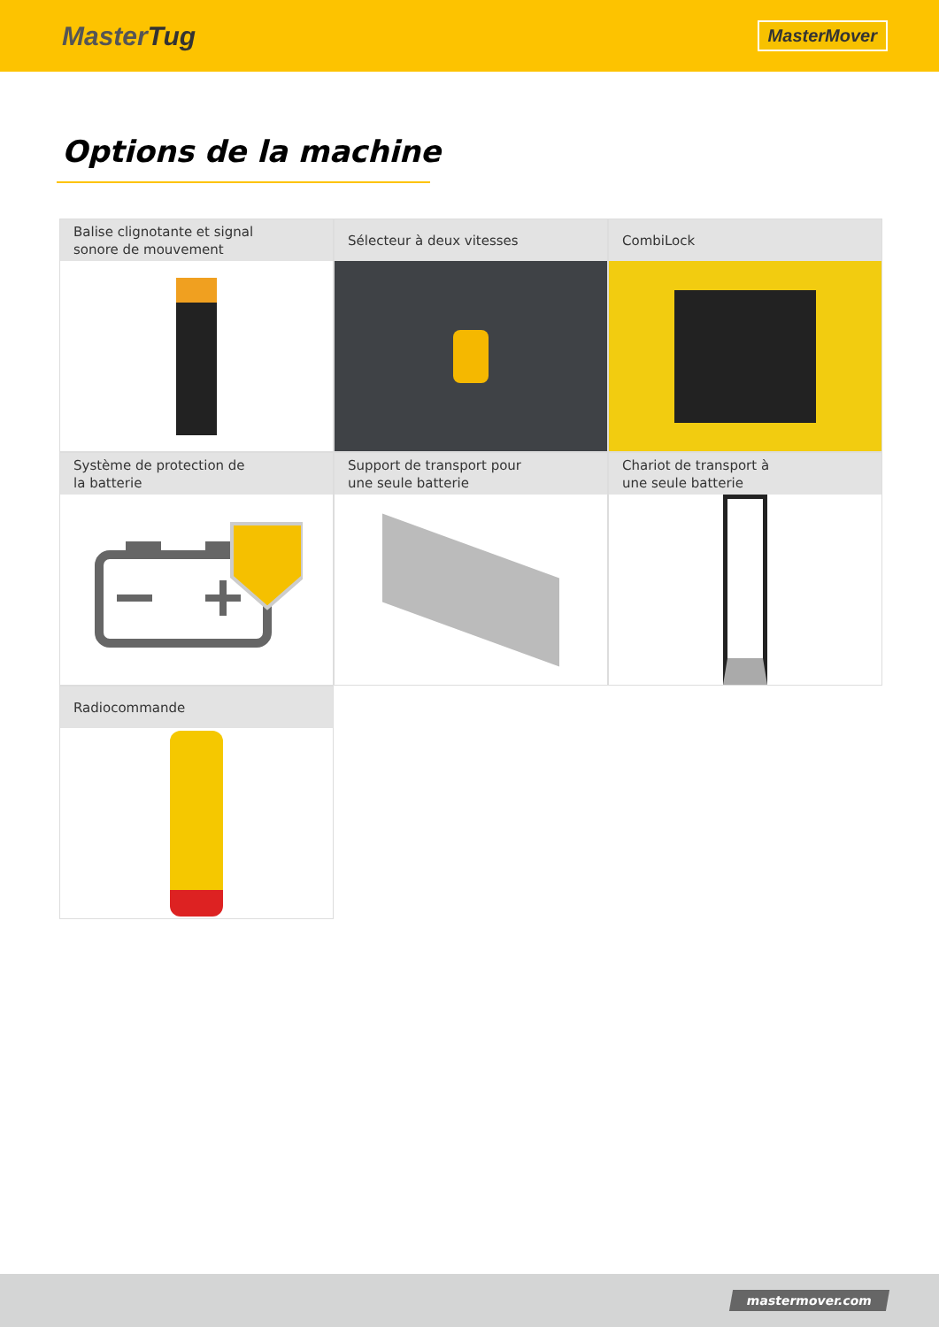MasterTug
MasterMover
Options de la machine
Balise clignotante et signal
sonore de mouvement
Sélecteur à deux vitesses
CombiLock
Système de protection de
la batterie
Support de transport pour
une seule batterie
Chariot de transport à
une seule batterie
Radiocommande
mastermover.com